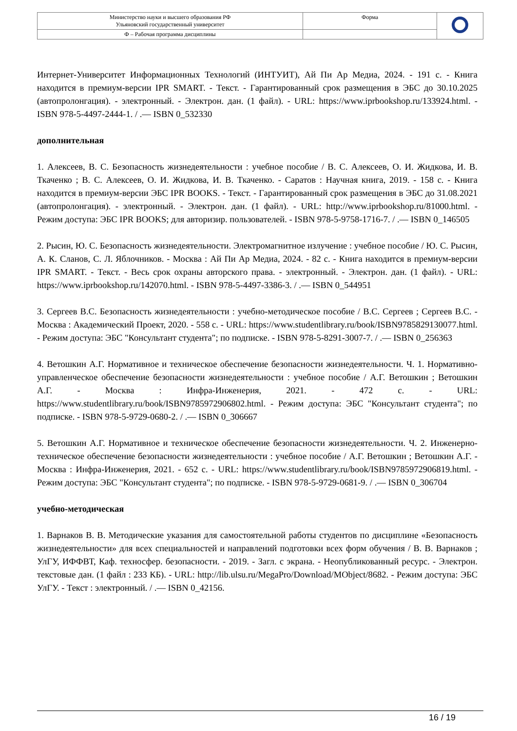| Министерство науки и высшего образования РФ Ульяновский государственный университет | Форма | |
| Ф – Рабочая программа дисциплины | | |
Интернет-Университет Информационных Технологий (ИНТУИТ), Ай Пи Ар Медиа, 2024. - 191 с. - Книга находится в премиум-версии IPR SMART. - Текст. - Гарантированный срок размещения в ЭБС до 30.10.2025 (автопролонгация). - электронный. - Электрон. дан. (1 файл). - URL: https://www.iprbookshop.ru/133924.html. - ISBN 978-5-4497-2444-1. / .— ISBN 0_532330
дополнительная
1. Алексеев, В. С. Безопасность жизнедеятельности : учебное пособие / В. С. Алексеев, О. И. Жидкова, И. В. Ткаченко ; В. С. Алексеев, О. И. Жидкова, И. В. Ткаченко. - Саратов : Научная книга, 2019. - 158 с. - Книга находится в премиум-версии ЭБС IPR BOOKS. - Текст. - Гарантированный срок размещения в ЭБС до 31.08.2021 (автопролонгация). - электронный. - Электрон. дан. (1 файл). - URL: http://www.iprbookshop.ru/81000.html. - Режим доступа: ЭБС IPR BOOKS; для авторизир. пользователей. - ISBN 978-5-9758-1716-7. / .— ISBN 0_146505
2. Рысин, Ю. С. Безопасность жизнедеятельности. Электромагнитное излучение : учебное пособие / Ю. С. Рысин, А. К. Сланов, С. Л. Яблочников. - Москва : Ай Пи Ар Медиа, 2024. - 82 с. - Книга находится в премиум-версии IPR SMART. - Текст. - Весь срок охраны авторского права. - электронный. - Электрон. дан. (1 файл). - URL: https://www.iprbookshop.ru/142070.html. - ISBN 978-5-4497-3386-3. / .— ISBN 0_544951
3. Сергеев В.С. Безопасность жизнедеятельности : учебно-методическое пособие / В.С. Сергеев ; Сергеев В.С. - Москва : Академический Проект, 2020. - 558 с. - URL: https://www.studentlibrary.ru/book/ISBN9785829130077.html. - Режим доступа: ЭБС "Консультант студента"; по подписке. - ISBN 978-5-8291-3007-7. / .— ISBN 0_256363
4. Ветошкин А.Г. Нормативное и техническое обеспечение безопасности жизнедеятельности. Ч. 1. Нормативно-управленческое обеспечение безопасности жизнедеятельности : учебное пособие / А.Г. Ветошкин ; Ветошкин А.Г. - Москва : Инфра-Инженерия, 2021. - 472 с. - URL: https://www.studentlibrary.ru/book/ISBN9785972906802.html. - Режим доступа: ЭБС "Консультант студента"; по подписке. - ISBN 978-5-9729-0680-2. / .— ISBN 0_306667
5. Ветошкин А.Г. Нормативное и техническое обеспечение безопасности жизнедеятельности. Ч. 2. Инженерно-техническое обеспечение безопасности жизнедеятельности : учебное пособие / А.Г. Ветошкин ; Ветошкин А.Г. - Москва : Инфра-Инженерия, 2021. - 652 с. - URL: https://www.studentlibrary.ru/book/ISBN9785972906819.html. - Режим доступа: ЭБС "Консультант студента"; по подписке. - ISBN 978-5-9729-0681-9. / .— ISBN 0_306704
учебно-методическая
1. Варнаков В. В. Методические указания для самостоятельной работы студентов по дисциплине «Безопасность жизнедеятельности» для всех специальностей и направлений подготовки всех форм обучения / В. В. Варнаков ; УлГУ, ИФФВТ, Каф. техносфер. безопасности. - 2019. - Загл. с экрана. - Неопубликованный ресурс. - Электрон. текстовые дан. (1 файл : 233 КБ). - URL: http://lib.ulsu.ru/MegaPro/Download/MObject/8682. - Режим доступа: ЭБС УлГУ. - Текст : электронный. / .— ISBN 0_42156.
16 / 19